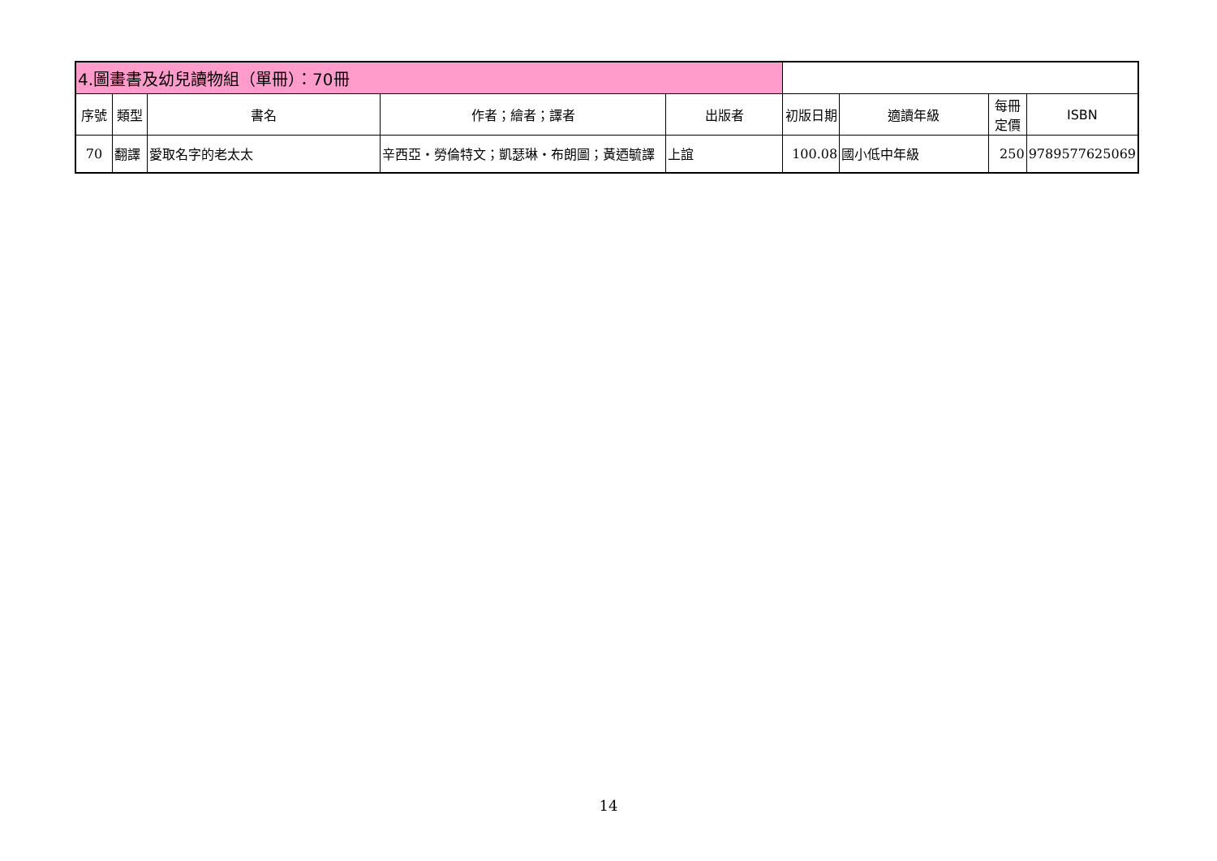| 4.圖畫書及幼兒讀物組（單冊）：70冊 | | | | | | | | |
| 序號 | 類型 | 書名 | 作者；繪者；譯者 | 出版者 | 初版日期 | 適讀年級 | 每冊定價 | ISBN |
| 70 | 翻譯 | 愛取名字的老太太 | 辛西亞・勞倫特文；凱瑟琳・布朗圖；黃迺毓譯 | 上誼 | 100.08 | 國小低中年級 | 250 | 9789577625069 |
14